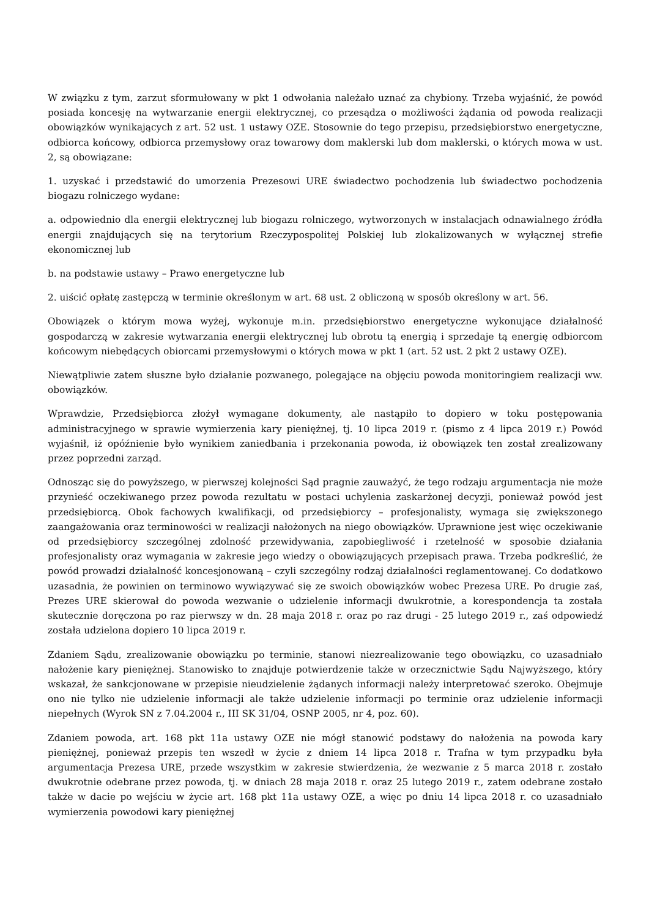W związku z tym, zarzut sformułowany w pkt 1 odwołania należało uznać za chybiony. Trzeba wyjaśnić, że powód posiada koncesję na wytwarzanie energii elektrycznej, co przesądza o możliwości żądania od powoda realizacji obowiązków wynikających z art. 52 ust. 1 ustawy OZE. Stosownie do tego przepisu, przedsiębiorstwo energetyczne, odbiorca końcowy, odbiorca przemysłowy oraz towarowy dom maklerski lub dom maklerski, o których mowa w ust. 2, są obowiązane:
1. uzyskać i przedstawić do umorzenia Prezesowi URE świadectwo pochodzenia lub świadectwo pochodzenia biogazu rolniczego wydane:
a. odpowiednio dla energii elektrycznej lub biogazu rolniczego, wytworzonych w instalacjach odnawialnego źródła energii znajdujących się na terytorium Rzeczypospolitej Polskiej lub zlokalizowanych w wyłącznej strefie ekonomicznej lub
b. na podstawie ustawy – Prawo energetyczne lub
2. uiścić opłatę zastępczą w terminie określonym w art. 68 ust. 2 obliczoną w sposób określony w art. 56.
Obowiązek o którym mowa wyżej, wykonuje m.in. przedsiębiorstwo energetyczne wykonujące działalność gospodarczą w zakresie wytwarzania energii elektrycznej lub obrotu tą energią i sprzedaje tą energię odbiorcom końcowym niebędących obiorcami przemysłowymi o których mowa w pkt 1 (art. 52 ust. 2 pkt 2 ustawy OZE).
Niewątpliwie zatem słuszne było działanie pozwanego, polegające na objęciu powoda monitoringiem realizacji ww. obowiązków.
Wprawdzie, Przedsiębiorca złożył wymagane dokumenty, ale nastąpiło to dopiero w toku postępowania administracyjnego w sprawie wymierzenia kary pieniężnej, tj. 10 lipca 2019 r. (pismo z 4 lipca 2019 r.) Powód wyjaśnił, iż opóźnienie było wynikiem zaniedbania i przekonania powoda, iż obowiązek ten został zrealizowany przez poprzedni zarząd.
Odnosząc się do powyższego, w pierwszej kolejności Sąd pragnie zauważyć, że tego rodzaju argumentacja nie może przynieść oczekiwanego przez powoda rezultatu w postaci uchylenia zaskarżonej decyzji, ponieważ powód jest przedsiębiorcą. Obok fachowych kwalifikacji, od przedsiębiorcy – profesjonalisty, wymaga się zwiększonego zaangażowania oraz terminowości w realizacji nałożonych na niego obowiązków. Uprawnione jest więc oczekiwanie od przedsiębiorcy szczególnej zdolność przewidywania, zapobiegliwość i rzetelność w sposobie działania profesjonalisty oraz wymagania w zakresie jego wiedzy o obowiązujących przepisach prawa. Trzeba podkreślić, że powód prowadzi działalność koncesjonowaną – czyli szczególny rodzaj działalności reglamentowanej. Co dodatkowo uzasadnia, że powinien on terminowo wywiązywać się ze swoich obowiązków wobec Prezesa URE. Po drugie zaś, Prezes URE skierował do powoda wezwanie o udzielenie informacji dwukrotnie, a korespondencja ta została skutecznie doręczona po raz pierwszy w dn. 28 maja 2018 r. oraz po raz drugi - 25 lutego 2019 r., zaś odpowiedź została udzielona dopiero 10 lipca 2019 r.
Zdaniem Sądu, zrealizowanie obowiązku po terminie, stanowi niezrealizowanie tego obowiązku, co uzasadniało nałożenie kary pieniężnej. Stanowisko to znajduje potwierdzenie także w orzecznictwie Sądu Najwyższego, który wskazał, że sankcjonowane w przepisie nieudzielenie żądanych informacji należy interpretować szeroko. Obejmuje ono nie tylko nie udzielenie informacji ale także udzielenie informacji po terminie oraz udzielenie informacji niepełnych (Wyrok SN z 7.04.2004 r., III SK 31/04, OSNP 2005, nr 4, poz. 60).
Zdaniem powoda, art. 168 pkt 11a ustawy OZE nie mógł stanowić podstawy do nałożenia na powoda kary pieniężnej, ponieważ przepis ten wszedł w życie z dniem 14 lipca 2018 r. Trafna w tym przypadku była argumentacja Prezesa URE, przede wszystkim w zakresie stwierdzenia, że wezwanie z 5 marca 2018 r. zostało dwukrotnie odebrane przez powoda, tj. w dniach 28 maja 2018 r. oraz 25 lutego 2019 r., zatem odebrane zostało także w dacie po wejściu w życie art. 168 pkt 11a ustawy OZE, a więc po dniu 14 lipca 2018 r. co uzasadniało wymierzenia powodowi kary pieniężnej